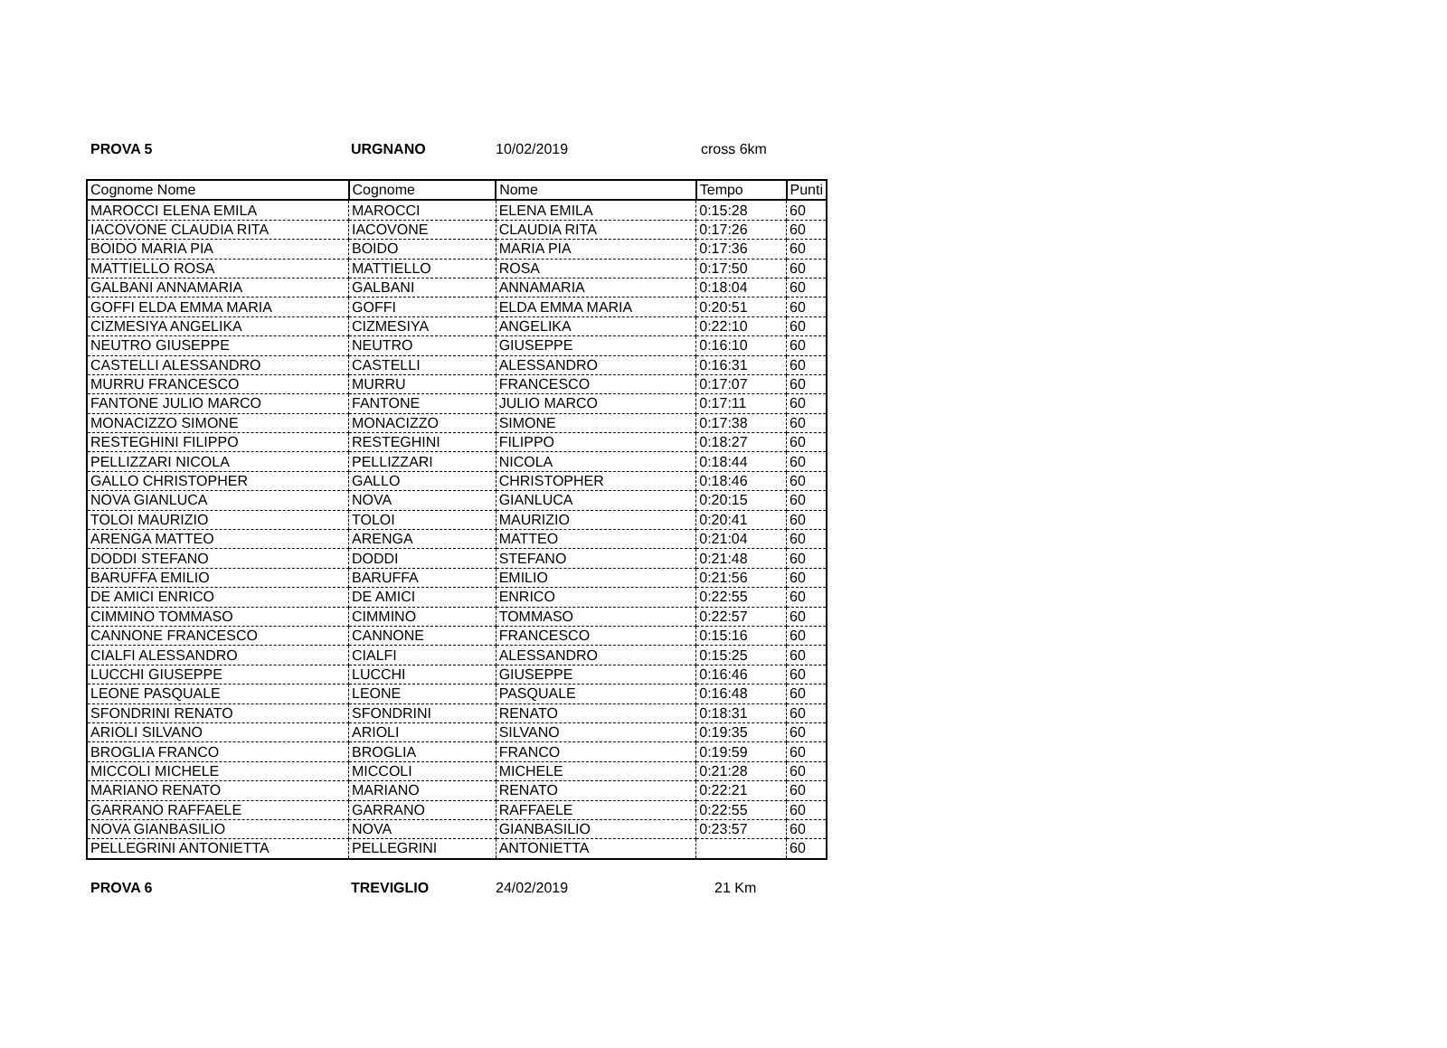PROVA 5 URGNANO 10/02/2019 cross 6km
| Cognome Nome | Cognome | Nome | Tempo | Punti |
| --- | --- | --- | --- | --- |
| MAROCCI ELENA EMILA | MAROCCI | ELENA EMILA | 0:15:28 | 60 |
| IACOVONE CLAUDIA RITA | IACOVONE | CLAUDIA RITA | 0:17:26 | 60 |
| BOIDO MARIA PIA | BOIDO | MARIA PIA | 0:17:36 | 60 |
| MATTIELLO ROSA | MATTIELLO | ROSA | 0:17:50 | 60 |
| GALBANI ANNAMARIA | GALBANI | ANNAMARIA | 0:18:04 | 60 |
| GOFFI ELDA EMMA MARIA | GOFFI | ELDA EMMA MARIA | 0:20:51 | 60 |
| CIZMESIYA ANGELIKA | CIZMESIYA | ANGELIKA | 0:22:10 | 60 |
| NEUTRO GIUSEPPE | NEUTRO | GIUSEPPE | 0:16:10 | 60 |
| CASTELLI ALESSANDRO | CASTELLI | ALESSANDRO | 0:16:31 | 60 |
| MURRU FRANCESCO | MURRU | FRANCESCO | 0:17:07 | 60 |
| FANTONE JULIO MARCO | FANTONE | JULIO MARCO | 0:17:11 | 60 |
| MONACIZZO SIMONE | MONACIZZO | SIMONE | 0:17:38 | 60 |
| RESTEGHINI FILIPPO | RESTEGHINI | FILIPPO | 0:18:27 | 60 |
| PELLIZZARI NICOLA | PELLIZZARI | NICOLA | 0:18:44 | 60 |
| GALLO CHRISTOPHER | GALLO | CHRISTOPHER | 0:18:46 | 60 |
| NOVA GIANLUCA | NOVA | GIANLUCA | 0:20:15 | 60 |
| TOLOI MAURIZIO | TOLOI | MAURIZIO | 0:20:41 | 60 |
| ARENGA MATTEO | ARENGA | MATTEO | 0:21:04 | 60 |
| DODDI STEFANO | DODDI | STEFANO | 0:21:48 | 60 |
| BARUFFA EMILIO | BARUFFA | EMILIO | 0:21:56 | 60 |
| DE AMICI ENRICO | DE AMICI | ENRICO | 0:22:55 | 60 |
| CIMMINO TOMMASO | CIMMINO | TOMMASO | 0:22:57 | 60 |
| CANNONE FRANCESCO | CANNONE | FRANCESCO | 0:15:16 | 60 |
| CIALFI ALESSANDRO | CIALFI | ALESSANDRO | 0:15:25 | 60 |
| LUCCHI GIUSEPPE | LUCCHI | GIUSEPPE | 0:16:46 | 60 |
| LEONE PASQUALE | LEONE | PASQUALE | 0:16:48 | 60 |
| SFONDRINI RENATO | SFONDRINI | RENATO | 0:18:31 | 60 |
| ARIOLI SILVANO | ARIOLI | SILVANO | 0:19:35 | 60 |
| BROGLIA FRANCO | BROGLIA | FRANCO | 0:19:59 | 60 |
| MICCOLI MICHELE | MICCOLI | MICHELE | 0:21:28 | 60 |
| MARIANO RENATO | MARIANO | RENATO | 0:22:21 | 60 |
| GARRANO RAFFAELE | GARRANO | RAFFAELE | 0:22:55 | 60 |
| NOVA GIANBASILIO | NOVA | GIANBASILIO | 0:23:57 | 60 |
| PELLEGRINI ANTONIETTA | PELLEGRINI | ANTONIETTA | | 60 |
PROVA 6 TREVIGLIO 24/02/2019 21 Km